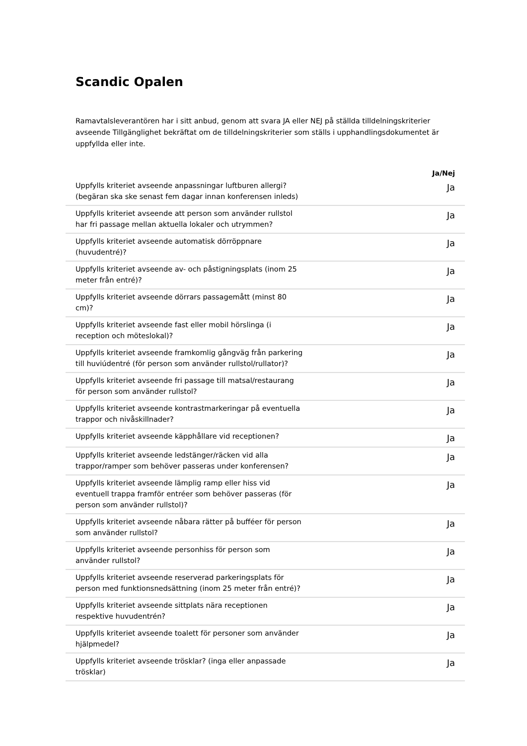Scandic Opalen
Ramavtalsleverantören har i sitt anbud, genom att svara JA eller NEJ på ställda tilldelningskriterier avseende Tillgänglighet bekräftat om de tilldelningskriterier som ställs i upphandlingsdokumentet är uppfyllda eller inte.
| | Ja/Nej |
| --- | --- |
| Uppfylls kriteriet avseende anpassningar luftburen allergi? (begäran ska ske senast fem dagar innan konferensen inleds) | Ja |
| Uppfylls kriteriet avseende att person som använder rullstol har fri passage mellan aktuella lokaler och utrymmen? | Ja |
| Uppfylls kriteriet avseende automatisk dörröppnare (huvudentré)? | Ja |
| Uppfylls kriteriet avseende av- och påstigningsplats (inom 25 meter från entré)? | Ja |
| Uppfylls kriteriet avseende dörrars passagemått (minst 80 cm)? | Ja |
| Uppfylls kriteriet avseende fast eller mobil hörslinga (i reception och möteslokal)? | Ja |
| Uppfylls kriteriet avseende framkomlig gångväg från parkering till huviúdentré (för person som använder rullstol/rullator)? | Ja |
| Uppfylls kriteriet avseende fri passage till matsal/restaurang för person som använder rullstol? | Ja |
| Uppfylls kriteriet avseende kontrastmarkeringar på eventuella trappor och nivåskillnader? | Ja |
| Uppfylls kriteriet avseende käpphållare vid receptionen? | Ja |
| Uppfylls kriteriet avseende ledstänger/räcken vid alla trappor/ramper som behöver passeras under konferensen? | Ja |
| Uppfylls kriteriet avseende lämplig ramp eller hiss vid eventuell trappa framför entréer som behöver passeras (för person som använder rullstol)? | Ja |
| Uppfylls kriteriet avseende nåbara rätter på bufféer för person som använder rullstol? | Ja |
| Uppfylls kriteriet avseende personhiss för person som använder rullstol? | Ja |
| Uppfylls kriteriet avseende reserverad parkeringsplats för person med funktionsnedsättning (inom 25 meter från entré)? | Ja |
| Uppfylls kriteriet avseende sittplats nära receptionen respektive huvudentrén? | Ja |
| Uppfylls kriteriet avseende toalett för personer som använder hjälpmedel? | Ja |
| Uppfylls kriteriet avseende trösklar? (inga eller anpassade trösklar) | Ja |